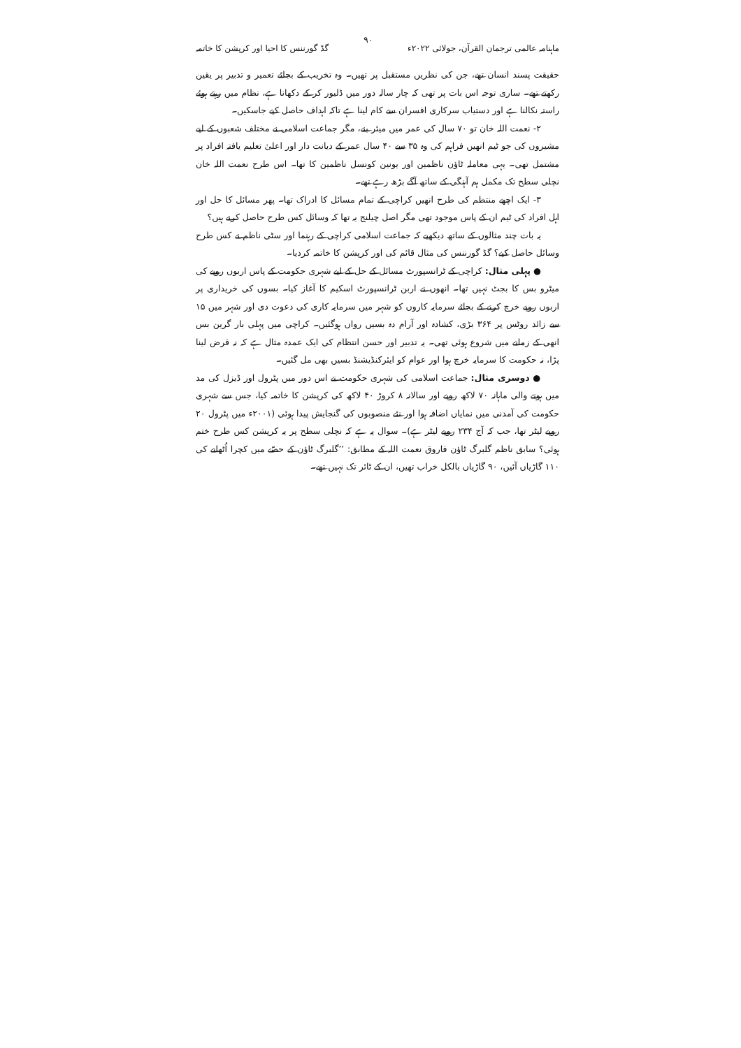ماہنامہ عالمی ترجمان القرآن، جولائی ۲۰۲۲ء ۹۰ گڈ گورننس کا احیا اور کرپشن کا خاتمہ
حقیقت پسند انسان تھے، جن کی نظریں مستقبل پر تھیں۔ وہ تخریب کے بجائے تعمیر و تدبیر پر یقین رکھتے تھے۔ ساری توجہ اس بات پر تھی کہ چار سالہ دور میں ڈلیور کر کے دکھانا ہے، نظام میں رہتے ہوئے راستہ نکالنا ہے اور دستیاب سرکاری افسران سے کام لینا ہے تاکہ اہداف حاصل کیے جاسکیں۔
۲- نعمت اللہ خان تو ۷۰ سال کی عمر میں میئر بنے، مگر جماعت اسلامی نے مختلف شعبوں کے لیے مشیروں کی جو ٹیم انھیں فراہم کی وہ ۳۵ سے ۴۰ سال عمر کے دیانت دار اور اعلیٰ تعلیم یافتہ افراد پر مشتمل تھی۔ یہی معاملہ ٹاؤن ناظمین اور یونین کونسل ناظمین کا تھا۔ اس طرح نعمت اللہ خان نچلی سطح تک مکمل ہم آہنگی کے ساتھ آگے بڑھ رہے تھے۔
۳- ایک اچھے منتظم کی طرح انھیں کراچی کے تمام مسائل کا ادراک تھا۔ پھر مسائل کا حل اور اہل افراد کی ٹیم ان کے پاس موجود تھی مگر اصل چیلنج یہ تھا کہ وسائل کس طرح حاصل کرنے ہیں؟
یہ بات چند مثالوں کے ساتھ دیکھیے کہ جماعت اسلامی کراچی کے رہنما اور سٹی ناظم نے کس طرح وسائل حاصل کیے؟ گڈ گورننس کی مثال قائم کی اور کرپشن کا خاتمہ کردیا۔
● پہلی مثال: کراچی کے ٹرانسپورٹ مسائل کے حل کے لیے شہری حکومت کے پاس اربوں روپے کی میٹرو بس کا بجٹ نہیں تھا۔ انھوں نے اربن ٹرانسپورٹ اسکیم کا آغاز کیا۔ بسوں کی خریداری پر اربوں روپے خرچ کرنے کے بجائے سرمایہ کاروں کو شہر میں سرمایہ کاری کی دعوت دی اور شہر میں ۱۵ سے زائد روٹس پر ۳۶۴ بڑی، کشادہ اور آرام دہ بسیں رواں ہوگئیں۔ کراچی میں پہلی بار گرین بس انھی کے زمانے میں شروع ہوئی تھی۔ یہ تدبیر اور حسن انتظام کی ایک عمدہ مثال ہے کہ نہ قرض لینا پڑا، نہ حکومت کا سرمایہ خرچ ہوا اور عوام کو ایئرکنڈیشنڈ بسیں بھی مل گئیں۔
● دوسری مثال: جماعت اسلامی کی شہری حکومت نے اس دور میں پٹرول اور ڈیزل کی مد میں ہونے والی ماہانہ ۷۰ لاکھ روپے اور سالانہ ۸ کروڑ ۴۰ لاکھ کی کرپشن کا خاتمہ کیا، جس سے شہری حکومت کی آمدنی میں نمایاں اضافہ ہوا اور نئے منصوبوں کی گنجایش پیدا ہوئی (۲۰۰۱ء میں پٹرول ۲۰ روپے لیٹر تھا، جب کہ آج ۲۳۴ روپے لیٹر ہے)۔ سوال یہ ہے کہ نچلی سطح پر یہ کرپشن کس طرح ختم ہوئی؟ سابق ناظم گلبرگ ٹاؤن فاروق نعمت اللہ کے مطابق: ’’گلبرگ ٹاؤن کے حصّے میں کچرا اُٹھانے کی ۱۱۰ گاڑیاں آئیں، ۹۰ گاڑیاں بالکل خراب تھیں، ان کے ٹائر تک نہیں تھے۔